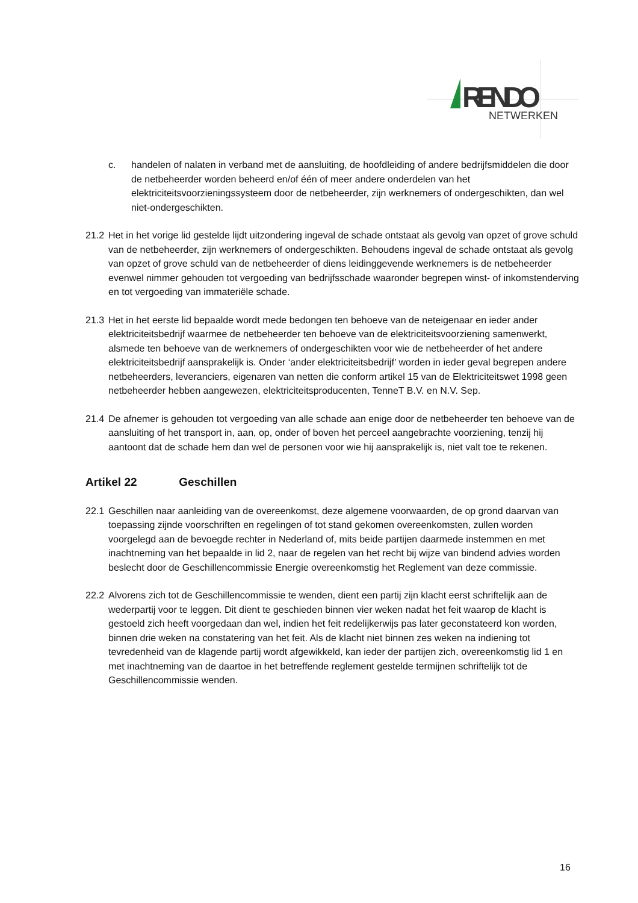RENDO
NETWERKEN
c. handelen of nalaten in verband met de aansluiting, de hoofdleiding of andere bedrijfsmiddelen die door de netbeheerder worden beheerd en/of één of meer andere onderdelen van het elektriciteitsvoorzieningssysteem door de netbeheerder, zijn werknemers of ondergeschikten, dan wel niet-ondergeschikten.
21.2 Het in het vorige lid gestelde lijdt uitzondering ingeval de schade ontstaat als gevolg van opzet of grove schuld van de netbeheerder, zijn werknemers of ondergeschikten. Behoudens ingeval de schade ontstaat als gevolg van opzet of grove schuld van de netbeheerder of diens leidinggevende werknemers is de netbeheerder evenwel nimmer gehouden tot vergoeding van bedrijfsschade waaronder begrepen winst- of inkomstenderving en tot vergoeding van immateriële schade.
21.3 Het in het eerste lid bepaalde wordt mede bedongen ten behoeve van de neteigenaar en ieder ander elektriciteitsbedrijf waarmee de netbeheerder ten behoeve van de elektriciteitsvoorziening samenwerkt, alsmede ten behoeve van de werknemers of ondergeschikten voor wie de netbeheerder of het andere elektriciteitsbedrijf aansprakelijk is. Onder ‘ander elektriciteitsbedrijf’ worden in ieder geval begrepen andere netbeheerders, leveranciers, eigenaren van netten die conform artikel 15 van de Elektriciteitswet 1998 geen netbeheerder hebben aangewezen, elektriciteitsproducenten, TenneT B.V. en N.V. Sep.
21.4 De afnemer is gehouden tot vergoeding van alle schade aan enige door de netbeheerder ten behoeve van de aansluiting of het transport in, aan, op, onder of boven het perceel aangebrachte voorziening, tenzij hij aantoont dat de schade hem dan wel de personen voor wie hij aansprakelijk is, niet valt toe te rekenen.
Artikel 22 Geschillen
22.1 Geschillen naar aanleiding van de overeenkomst, deze algemene voorwaarden, de op grond daarvan van toepassing zijnde voorschriften en regelingen of tot stand gekomen overeenkomsten, zullen worden voorgelegd aan de bevoegde rechter in Nederland of, mits beide partijen daarmede instemmen en met inachtneming van het bepaalde in lid 2, naar de regelen van het recht bij wijze van bindend advies worden beslecht door de Geschillencommissie Energie overeenkomstig het Reglement van deze commissie.
22.2 Alvorens zich tot de Geschillencommissie te wenden, dient een partij zijn klacht eerst schriftelijk aan de wederpartij voor te leggen. Dit dient te geschieden binnen vier weken nadat het feit waarop de klacht is gestoeld zich heeft voorgedaan dan wel, indien het feit redelijkerwijs pas later geconstateerd kon worden, binnen drie weken na constatering van het feit. Als de klacht niet binnen zes weken na indiening tot tevredenheid van de klagende partij wordt afgewikkeld, kan ieder der partijen zich, overeenkomstig lid 1 en met inachtneming van de daartoe in het betreffende reglement gestelde termijnen schriftelijk tot de Geschillencommissie wenden.
16